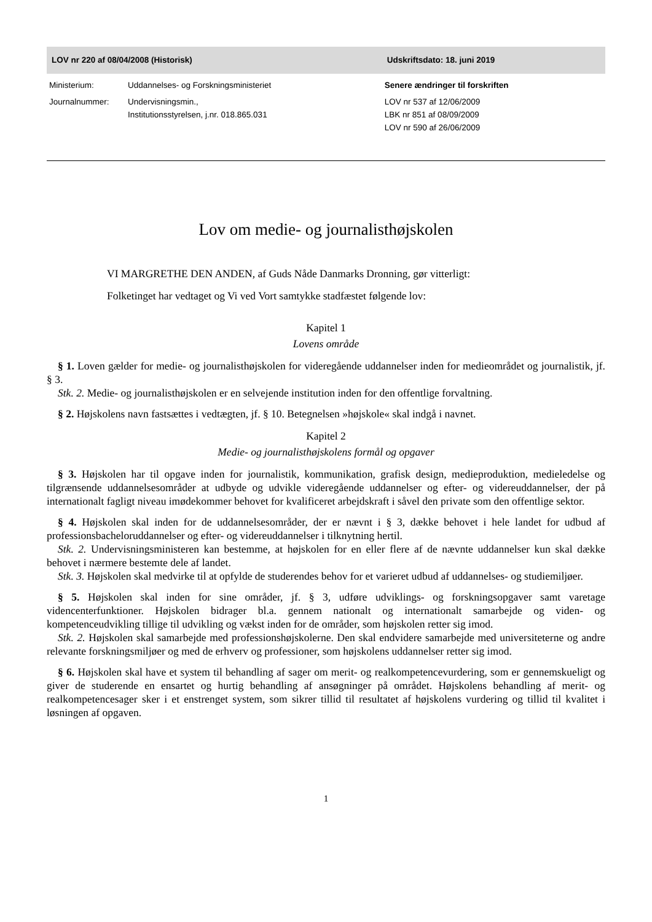| LOV nr 220 af 08/04/2008 (Historisk) | | Udskriftsdato: 18. juni 2019 |
| --- | --- | --- |
| Ministerium: | Uddannelses- og Forskningsministeriet | Senere ændringer til forskriften |
| Journalnummer: | Undervisningsmin., Institutionsstyrelsen, j.nr. 018.865.031 | LOV nr 537 af 12/06/2009 LBK nr 851 af 08/09/2009 LOV nr 590 af 26/06/2009 |
Lov om medie- og journalisthøjskolen
VI MARGRETHE DEN ANDEN, af Guds Nåde Danmarks Dronning, gør vitterligt:
Folketinget har vedtaget og Vi ved Vort samtykke stadfæstet følgende lov:
Kapitel 1
Lovens område
§ 1. Loven gælder for medie- og journalisthøjskolen for videregående uddannelser inden for medieområdet og journalistik, jf. § 3.
Stk. 2. Medie- og journalisthøjskolen er en selvejende institution inden for den offentlige forvaltning.
§ 2. Højskolens navn fastsættes i vedtægten, jf. § 10. Betegnelsen »højskole« skal indgå i navnet.
Kapitel 2
Medie- og journalisthøjskolens formål og opgaver
§ 3. Højskolen har til opgave inden for journalistik, kommunikation, grafisk design, medieproduktion, medieledelse og tilgrænsende uddannelsesområder at udbyde og udvikle videregående uddannelser og efter- og videreuddannelser, der på internationalt fagligt niveau imødekommer behovet for kvalificeret arbejdskraft i såvel den private som den offentlige sektor.
§ 4. Højskolen skal inden for de uddannelsesområder, der er nævnt i § 3, dække behovet i hele landet for udbud af professionsbacheloruddannelser og efter- og videreuddannelser i tilknytning hertil.
Stk. 2. Undervisningsministeren kan bestemme, at højskolen for en eller flere af de nævnte uddannelser kun skal dække behovet i nærmere bestemte dele af landet.
Stk. 3. Højskolen skal medvirke til at opfylde de studerendes behov for et varieret udbud af uddannelses- og studiemiljøer.
§ 5. Højskolen skal inden for sine områder, jf. § 3, udføre udviklings- og forskningsopgaver samt varetage videncenterfunktioner. Højskolen bidrager bl.a. gennem nationalt og internationalt samarbejde og viden- og kompetenceudvikling tillige til udvikling og vækst inden for de områder, som højskolen retter sig imod.
Stk. 2. Højskolen skal samarbejde med professionshøjskolerne. Den skal endvidere samarbejde med universiteterne og andre relevante forskningsmiljøer og med de erhverv og professioner, som højskolens uddannelser retter sig imod.
§ 6. Højskolen skal have et system til behandling af sager om merit- og realkompetencevurdering, som er gennemskueligt og giver de studerende en ensartet og hurtig behandling af ansøgninger på området. Højskolens behandling af merit- og realkompetencesager sker i et enstrenget system, som sikrer tillid til resultatet af højskolens vurdering og tillid til kvalitet i løsningen af opgaven.
1